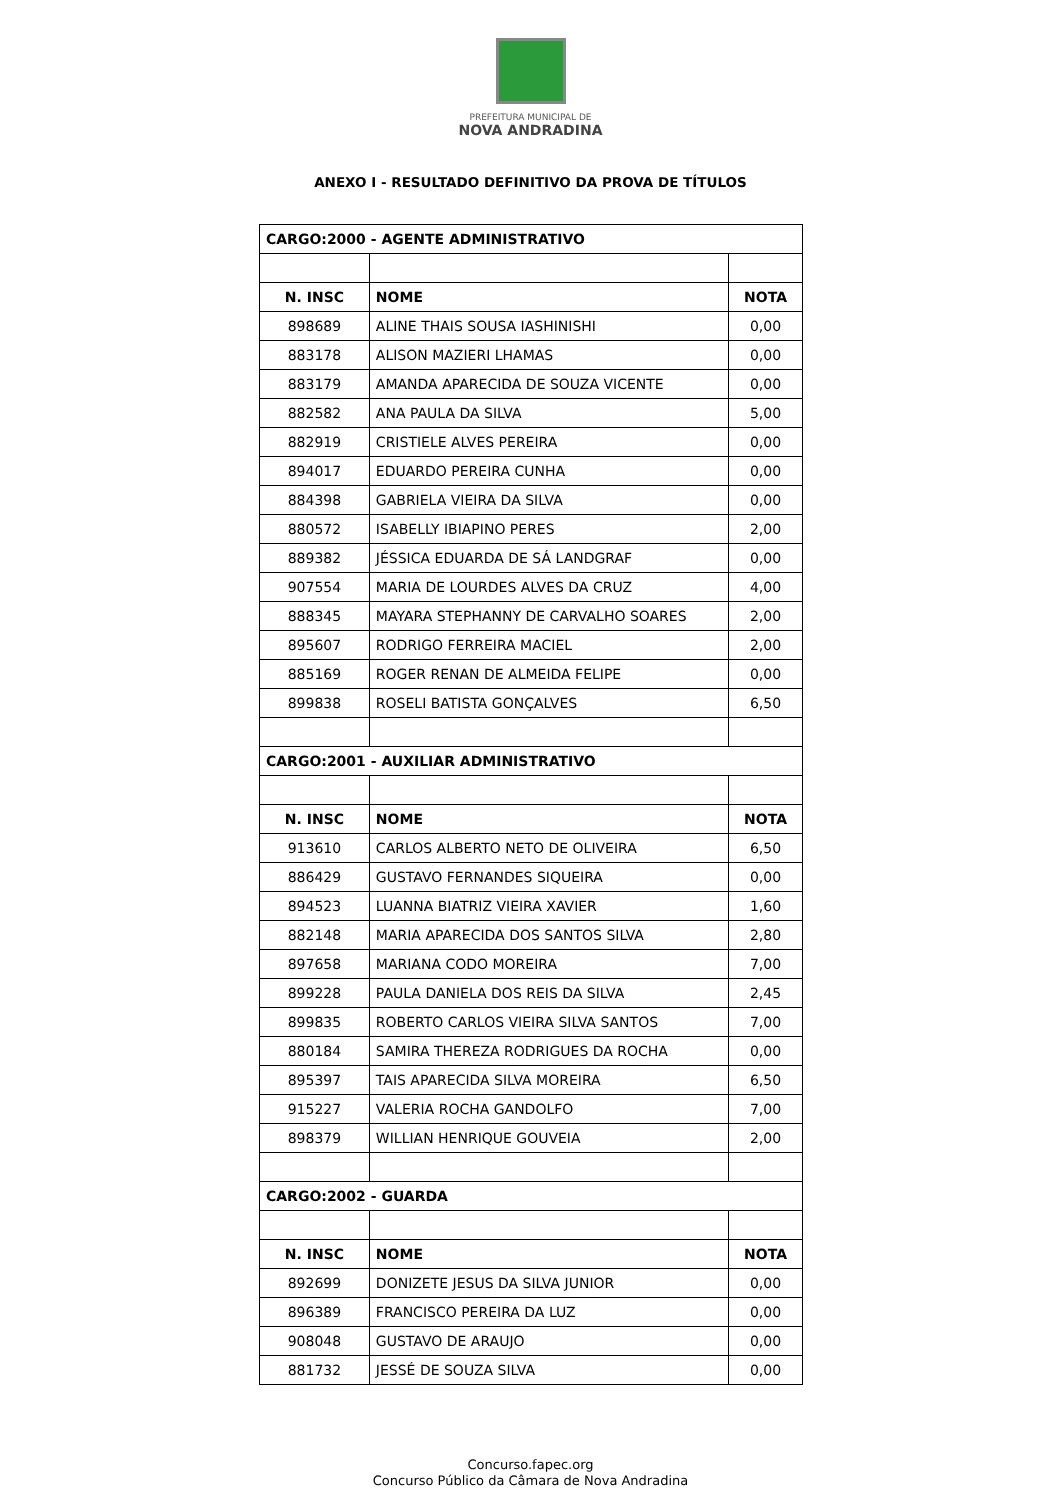PREFEITURA MUNICIPAL DE
NOVA ANDRADINA
ANEXO I - RESULTADO DEFINITIVO DA PROVA DE TÍTULOS
| CARGO:2000 - AGENTE ADMINISTRATIVO | | |
| --- | --- | --- |
| N. INSC | NOME | NOTA |
| 898689 | ALINE THAIS SOUSA IASHINISHI | 0,00 |
| 883178 | ALISON MAZIERI LHAMAS | 0,00 |
| 883179 | AMANDA APARECIDA DE SOUZA VICENTE | 0,00 |
| 882582 | ANA PAULA DA SILVA | 5,00 |
| 882919 | CRISTIELE ALVES PEREIRA | 0,00 |
| 894017 | EDUARDO PEREIRA CUNHA | 0,00 |
| 884398 | GABRIELA VIEIRA DA SILVA | 0,00 |
| 880572 | ISABELLY IBIAPINO PERES | 2,00 |
| 889382 | JÉSSICA EDUARDA DE SÁ LANDGRAF | 0,00 |
| 907554 | MARIA DE LOURDES ALVES DA CRUZ | 4,00 |
| 888345 | MAYARA STEPHANNY DE CARVALHO SOARES | 2,00 |
| 895607 | RODRIGO FERREIRA MACIEL | 2,00 |
| 885169 | ROGER RENAN DE ALMEIDA FELIPE | 0,00 |
| 899838 | ROSELI BATISTA GONÇALVES | 6,50 |
| CARGO:2001 - AUXILIAR ADMINISTRATIVO | | |
| N. INSC | NOME | NOTA |
| 913610 | CARLOS ALBERTO NETO DE OLIVEIRA | 6,50 |
| 886429 | GUSTAVO FERNANDES SIQUEIRA | 0,00 |
| 894523 | LUANNA BIATRIZ VIEIRA XAVIER | 1,60 |
| 882148 | MARIA APARECIDA DOS SANTOS SILVA | 2,80 |
| 897658 | MARIANA CODO MOREIRA | 7,00 |
| 899228 | PAULA DANIELA DOS REIS DA SILVA | 2,45 |
| 899835 | ROBERTO CARLOS VIEIRA SILVA SANTOS | 7,00 |
| 880184 | SAMIRA THEREZA RODRIGUES DA ROCHA | 0,00 |
| 895397 | TAIS APARECIDA SILVA MOREIRA | 6,50 |
| 915227 | VALERIA ROCHA GANDOLFO | 7,00 |
| 898379 | WILLIAN HENRIQUE GOUVEIA | 2,00 |
| CARGO:2002 - GUARDA | | |
| N. INSC | NOME | NOTA |
| 892699 | DONIZETE JESUS DA SILVA JUNIOR | 0,00 |
| 896389 | FRANCISCO PEREIRA DA LUZ | 0,00 |
| 908048 | GUSTAVO DE ARAUJO | 0,00 |
| 881732 | JESSÉ DE SOUZA SILVA | 0,00 |
Concurso.fapec.org
Concurso Público da Câmara de Nova Andradina